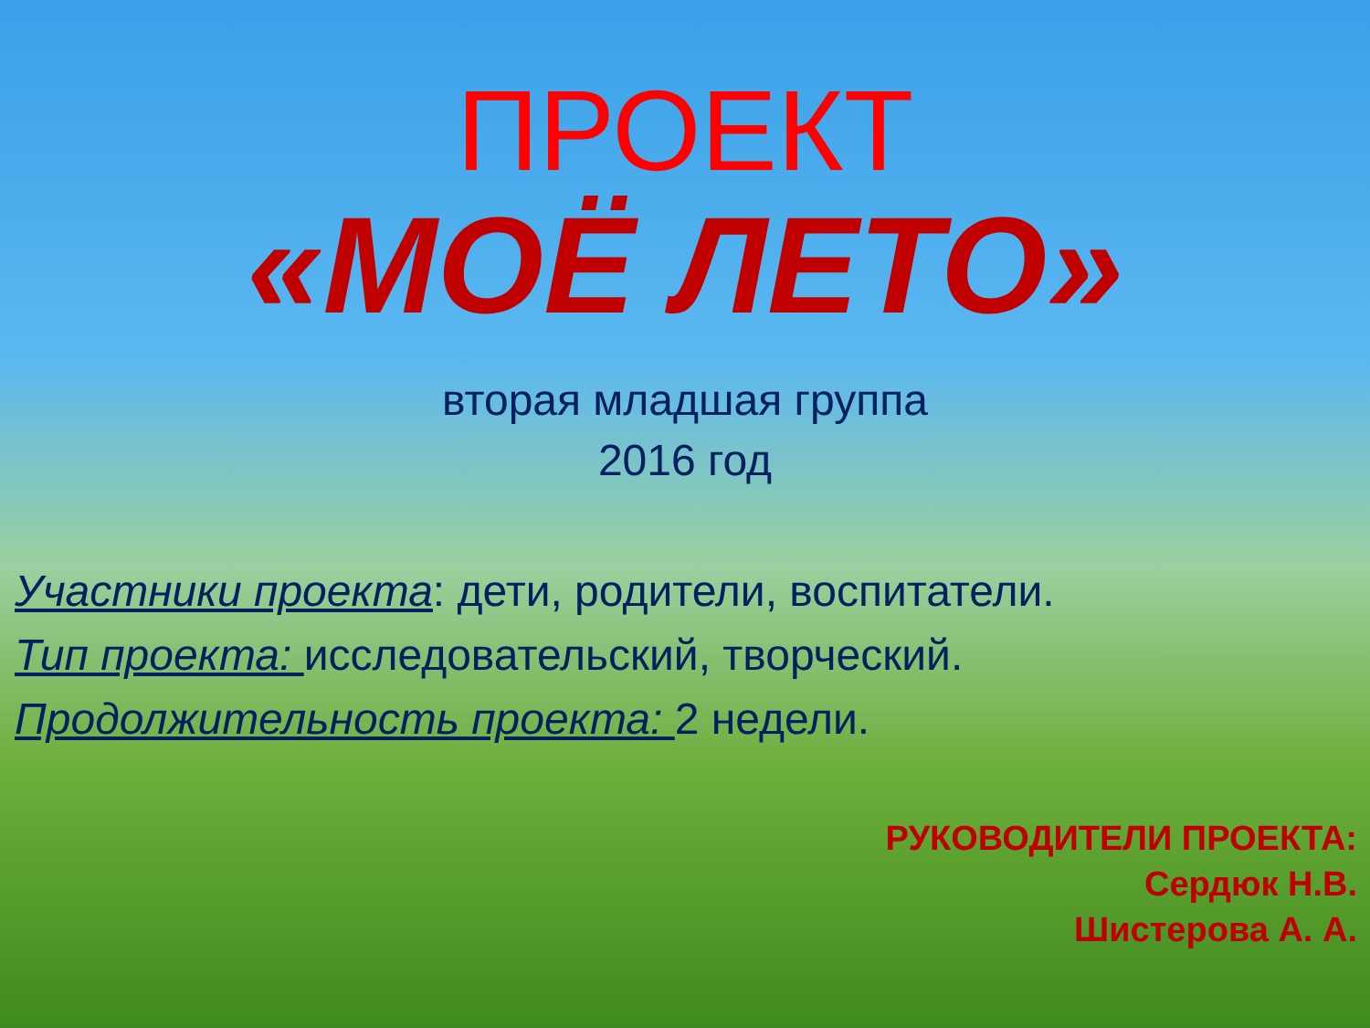ПРОЕКТ
«МОЁ ЛЕТО»
вторая младшая группа
2016 год
Участники проекта: дети, родители, воспитатели.
Тип проекта: исследовательский, творческий.
Продолжительность проекта: 2 недели.
РУКОВОДИТЕЛИ ПРОЕКТА:
Сердюк Н.В.
Шистерова А. А.